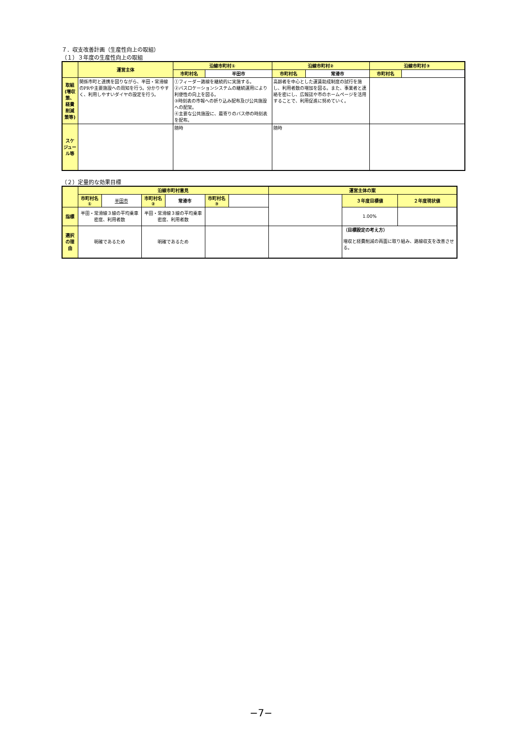７．収支改善計画（生産性向上の取組）
（１）３年度の生産性向上の取組
| | 運営主体 | 沿線市町村① | | 沿線市町村② | | 沿線市町村③ | |
| --- | --- | --- | --- | --- | --- | --- | --- |
| | | 市町村名 | 半田市 | 市町村名 | 常滑市 | 市町村名 | |
| 取組 (増収策、経費削減策等) | 関係市町と連携を図りながら、半田・常滑線のPRや主要施設への周知を行う。分かりやすく、利用しやすいダイヤの設定を行う。 | ①フィーダー路線を継続的に実施する。 ②バスロケーションシステムの継続運用により利便性の向上を図る。 ③時刻表の市報への折り込み配布及び公共施設への配架。 ④主要な公共施設に、最寄りのバス停の時刻表を配布。 | | 高齢者を中心とした運賃助成制度の試行を施し、利用者数の増加を図る。また、事業者と連絡を密にし、広報誌や市のホームページを活用することで、利用促進に努めていく。 | | | |
| スケジュール等 | | 随時 | | 随時 | | | |
（２）定量的な効果目標
| | 沿線市町村意見 | | | | | | 運営主体の案 | | |
| --- | --- | --- | --- | --- | --- | --- | --- | --- | --- |
| | 市町村名① | 半田市 | 市町村名② | 常滑市 | 市町村名③ | | | ３年度目標値 | ２年度現状値 |
| 指標 | 半田・常滑線３線の平均乗車密度、利用者数 | | 半田・常滑線３線の平均乗車密度、利用者数 | | | | | 1.00% | |
| 選択の理由 | 明確であるため | | 明確であるため | | | | | （目標設定の考え方） 増収と経費削減の両面に取り組み、路線収支を改善させる。 | |
−7−